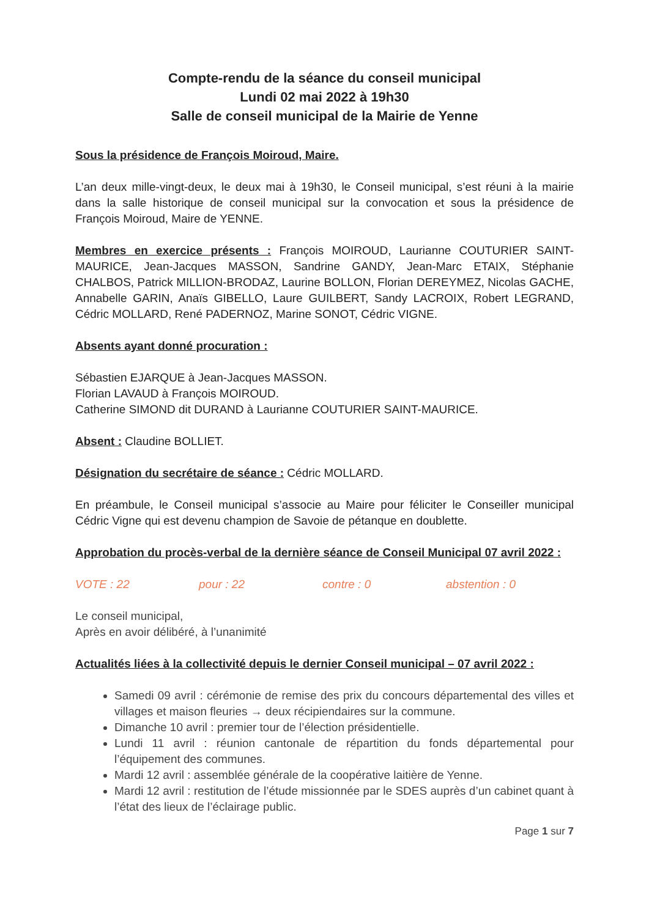Compte-rendu de la séance du conseil municipal
Lundi 02 mai 2022 à 19h30
Salle de conseil municipal de la Mairie de Yenne
Sous la présidence de François Moiroud, Maire.
L’an deux mille-vingt-deux, le deux mai à 19h30, le Conseil municipal, s’est réuni à la mairie dans la salle historique de conseil municipal sur la convocation et sous la présidence de François Moiroud, Maire de YENNE.
Membres en exercice présents : François MOIROUD, Laurianne COUTURIER SAINT-MAURICE, Jean-Jacques MASSON, Sandrine GANDY, Jean-Marc ETAIX, Stéphanie CHALBOS, Patrick MILLION-BRODAZ, Laurine BOLLON, Florian DEREYMEZ, Nicolas GACHE, Annabelle GARIN, Anaïs GIBELLO, Laure GUILBERT, Sandy LACROIX, Robert LEGRAND, Cédric MOLLARD, René PADERNOZ, Marine SONOT, Cédric VIGNE.
Absents ayant donné procuration :
Sébastien EJARQUE à Jean-Jacques MASSON.
Florian LAVAUD à François MOIROUD.
Catherine SIMOND dit DURAND à Laurianne COUTURIER SAINT-MAURICE.
Absent : Claudine BOLLIET.
Désignation du secrétaire de séance : Cédric MOLLARD.
En préambule, le Conseil municipal s’associe au Maire pour féliciter le Conseiller municipal Cédric Vigne qui est devenu champion de Savoie de pétanque en doublette.
Approbation du procès-verbal de la dernière séance de Conseil Municipal 07 avril 2022 :
VOTE : 22 pour : 22 contre : 0 abstention : 0
Le conseil municipal,
Après en avoir délibéré, à l’unanimité
Actualités liées à la collectivité depuis le dernier Conseil municipal – 07 avril 2022 :
Samedi 09 avril : cérémonie de remise des prix du concours départemental des villes et villages et maison fleuries → deux récipiendaires sur la commune.
Dimanche 10 avril : premier tour de l’élection présidentielle.
Lundi 11 avril : réunion cantonale de répartition du fonds départemental pour l’équipement des communes.
Mardi 12 avril : assemblée générale de la coopérative laitière de Yenne.
Mardi 12 avril : restitution de l’étude missionnée par le SDES auprès d’un cabinet quant à l’état des lieux de l’éclairage public.
Page 1 sur 7